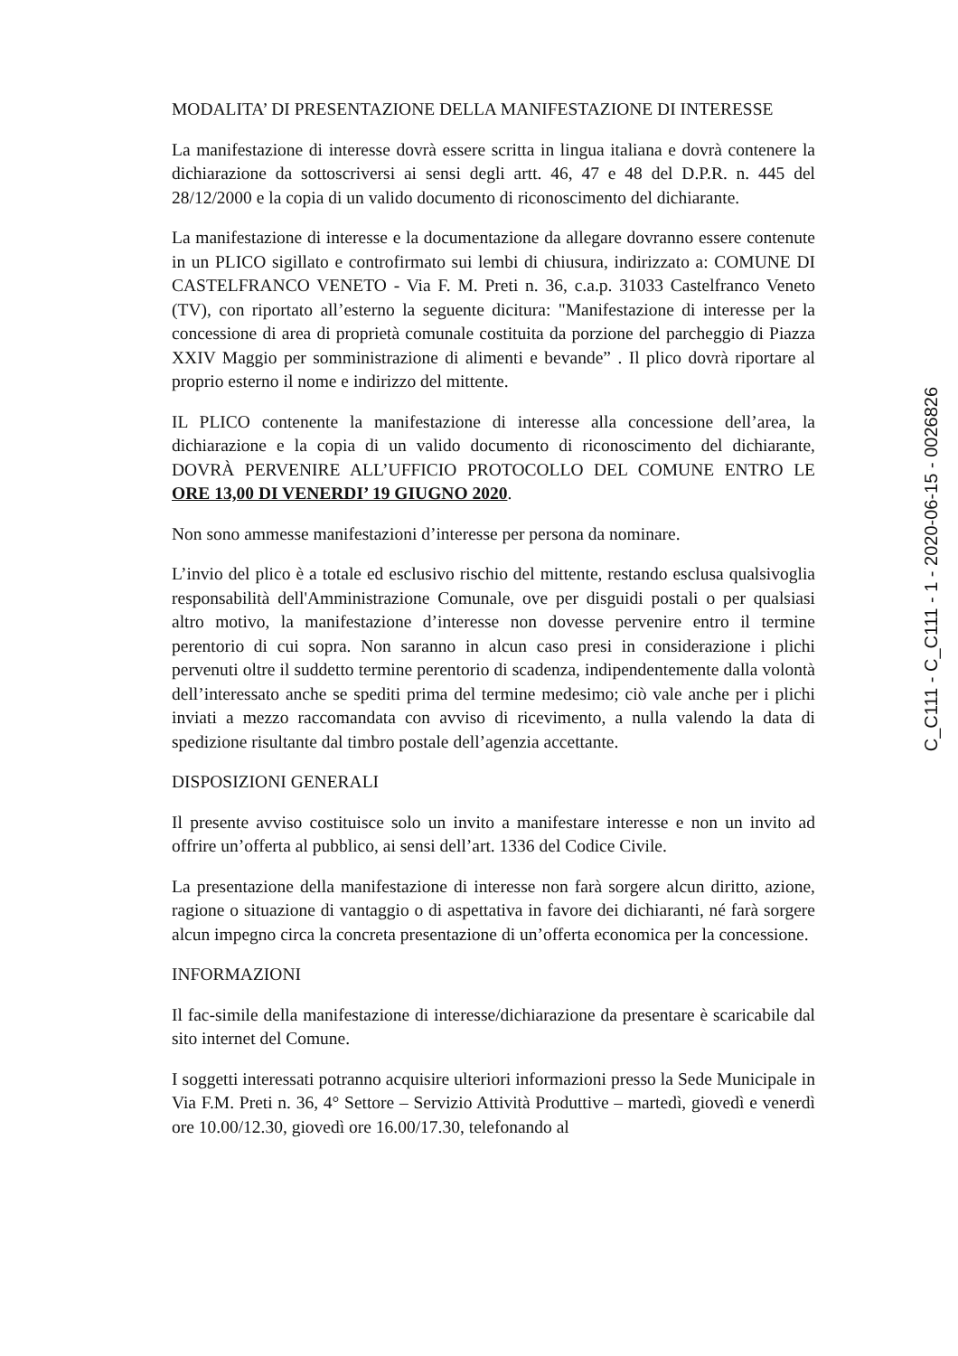MODALITA’ DI PRESENTAZIONE DELLA MANIFESTAZIONE DI INTERESSE
La manifestazione di interesse dovrà essere scritta in lingua italiana e dovrà contenere la dichiarazione da sottoscriversi ai sensi degli artt. 46, 47 e 48 del D.P.R. n. 445 del 28/12/2000 e la copia di un valido documento di riconoscimento del dichiarante.
La manifestazione di interesse e la documentazione da allegare dovranno essere contenute in un PLICO sigillato e controfirmato sui lembi di chiusura, indirizzato a: COMUNE DI CASTELFRANCO VENETO - Via F. M. Preti n. 36, c.a.p. 31033 Castelfranco Veneto (TV), con riportato all’esterno la seguente dicitura: "Manifestazione di interesse per la concessione di area di proprietà comunale costituita da porzione del parcheggio di Piazza XXIV Maggio per somministrazione di alimenti e bevande” . Il plico dovrà riportare al proprio esterno il nome e indirizzo del mittente.
IL PLICO contenente la manifestazione di interesse alla concessione dell’area, la dichiarazione e la copia di un valido documento di riconoscimento del dichiarante, DOVRÀ PERVENIRE ALL’UFFICIO PROTOCOLLO DEL COMUNE ENTRO LE ORE 13,00 DI VENERDI’ 19 GIUGNO 2020.
Non sono ammesse manifestazioni d’interesse per persona da nominare.
L’invio del plico è a totale ed esclusivo rischio del mittente, restando esclusa qualsivoglia responsabilità dell'Amministrazione Comunale, ove per disguidi postali o per qualsiasi altro motivo, la manifestazione d’interesse non dovesse pervenire entro il termine perentorio di cui sopra. Non saranno in alcun caso presi in considerazione i plichi pervenuti oltre il suddetto termine perentorio di scadenza, indipendentemente dalla volontà dell’interessato anche se spediti prima del termine medesimo; ciò vale anche per i plichi inviati a mezzo raccomandata con avviso di ricevimento, a nulla valendo la data di spedizione risultante dal timbro postale dell’agenzia accettante.
DISPOSIZIONI GENERALI
Il presente avviso costituisce solo un invito a manifestare interesse e non un invito ad offrire un’offerta al pubblico, ai sensi dell’art. 1336 del Codice Civile.
La presentazione della manifestazione di interesse non farà sorgere alcun diritto, azione, ragione o situazione di vantaggio o di aspettativa in favore dei dichiaranti, né farà sorgere alcun impegno circa la concreta presentazione di un’offerta economica per la concessione.
INFORMAZIONI
Il fac-simile della manifestazione di interesse/dichiarazione da presentare è scaricabile dal sito internet del Comune.
I soggetti interessati potranno acquisire ulteriori informazioni presso la Sede Municipale in Via F.M. Preti n. 36, 4° Settore – Servizio Attività Produttive – martedì, giovedì e venerdì ore 10.00/12.30, giovedì ore 16.00/17.30, telefonando al
C_C111 - C_C111 - 1 - 2020-06-15 - 0026826